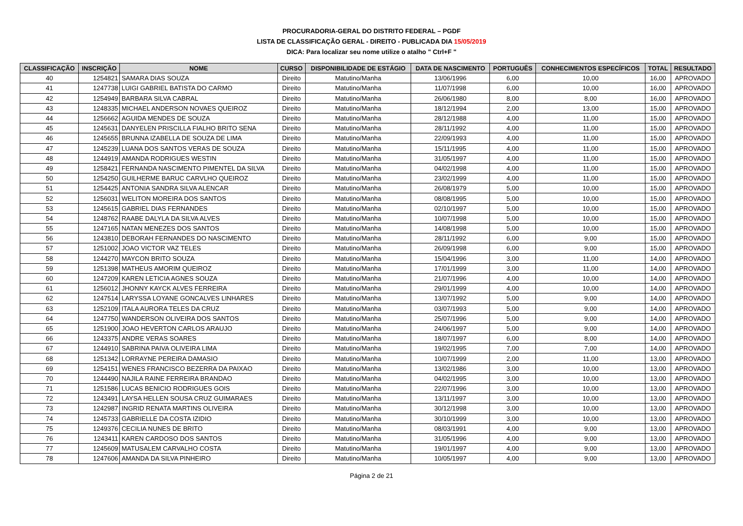PROCURADORIA-GERAL DO DISTRITO FEDERAL – PGDF
LISTA DE CLASSIFICAÇÃO GERAL - DIREITO - PUBLICADA DIA 15/05/2019
DICA: Para localizar seu nome utilize o atalho " Ctrl+F "
| CLASSIFICAÇÃO | INSCRIÇÃO | NOME | CURSO | DISPONIBILIDADE DE ESTÁGIO | DATA DE NASCIMENTO | PORTUGUÊS | CONHECIMENTOS ESPECÍFICOS | TOTAL | RESULTADO |
| --- | --- | --- | --- | --- | --- | --- | --- | --- | --- |
| 40 | 1254821 | SAMARA DIAS SOUZA | Direito | Matutino/Manha | 13/06/1996 | 6,00 | 10,00 | 16,00 | APROVADO |
| 41 | 1247738 | LUIGI GABRIEL BATISTA DO CARMO | Direito | Matutino/Manha | 11/07/1998 | 6,00 | 10,00 | 16,00 | APROVADO |
| 42 | 1254949 | BARBARA SILVA CABRAL | Direito | Matutino/Manha | 26/06/1980 | 8,00 | 8,00 | 16,00 | APROVADO |
| 43 | 1248335 | MICHAEL ANDERSON NOVAES QUEIROZ | Direito | Matutino/Manha | 18/12/1994 | 2,00 | 13,00 | 15,00 | APROVADO |
| 44 | 1256662 | AGUIDA MENDES DE SOUZA | Direito | Matutino/Manha | 28/12/1988 | 4,00 | 11,00 | 15,00 | APROVADO |
| 45 | 1245631 | DANYELEN PRISCILLA FIALHO BRITO SENA | Direito | Matutino/Manha | 28/11/1992 | 4,00 | 11,00 | 15,00 | APROVADO |
| 46 | 1245655 | BRUNNA IZABELLA DE SOUZA DE LIMA | Direito | Matutino/Manha | 22/09/1993 | 4,00 | 11,00 | 15,00 | APROVADO |
| 47 | 1245239 | LUANA DOS SANTOS VERAS DE SOUZA | Direito | Matutino/Manha | 15/11/1995 | 4,00 | 11,00 | 15,00 | APROVADO |
| 48 | 1244919 | AMANDA RODRIGUES WESTIN | Direito | Matutino/Manha | 31/05/1997 | 4,00 | 11,00 | 15,00 | APROVADO |
| 49 | 1258421 | FERNANDA NASCIMENTO PIMENTEL DA SILVA | Direito | Matutino/Manha | 04/02/1998 | 4,00 | 11,00 | 15,00 | APROVADO |
| 50 | 1254250 | GUILHERME BARUC CARVLHO QUEIROZ | Direito | Matutino/Manha | 23/02/1999 | 4,00 | 11,00 | 15,00 | APROVADO |
| 51 | 1254425 | ANTONIA SANDRA SILVA ALENCAR | Direito | Matutino/Manha | 26/08/1979 | 5,00 | 10,00 | 15,00 | APROVADO |
| 52 | 1256031 | WELITON MOREIRA DOS SANTOS | Direito | Matutino/Manha | 08/08/1995 | 5,00 | 10,00 | 15,00 | APROVADO |
| 53 | 1245615 | GABRIEL DIAS FERNANDES | Direito | Matutino/Manha | 02/10/1997 | 5,00 | 10,00 | 15,00 | APROVADO |
| 54 | 1248762 | RAABE DALYLA DA SILVA ALVES | Direito | Matutino/Manha | 10/07/1998 | 5,00 | 10,00 | 15,00 | APROVADO |
| 55 | 1247165 | NATAN MENEZES DOS SANTOS | Direito | Matutino/Manha | 14/08/1998 | 5,00 | 10,00 | 15,00 | APROVADO |
| 56 | 1243810 | DEBORAH FERNANDES DO NASCIMENTO | Direito | Matutino/Manha | 28/11/1992 | 6,00 | 9,00 | 15,00 | APROVADO |
| 57 | 1251002 | JOAO VICTOR VAZ TELES | Direito | Matutino/Manha | 26/09/1998 | 6,00 | 9,00 | 15,00 | APROVADO |
| 58 | 1244270 | MAYCON BRITO SOUZA | Direito | Matutino/Manha | 15/04/1996 | 3,00 | 11,00 | 14,00 | APROVADO |
| 59 | 1251398 | MATHEUS AMORIM QUEIROZ | Direito | Matutino/Manha | 17/01/1999 | 3,00 | 11,00 | 14,00 | APROVADO |
| 60 | 1247209 | KAREN LETICIA AGNES SOUZA | Direito | Matutino/Manha | 21/07/1996 | 4,00 | 10,00 | 14,00 | APROVADO |
| 61 | 1256012 | JHONNY KAYCK ALVES FERREIRA | Direito | Matutino/Manha | 29/01/1999 | 4,00 | 10,00 | 14,00 | APROVADO |
| 62 | 1247514 | LARYSSA LOYANE GONCALVES LINHARES | Direito | Matutino/Manha | 13/07/1992 | 5,00 | 9,00 | 14,00 | APROVADO |
| 63 | 1252109 | ITALA AURORA TELES DA CRUZ | Direito | Matutino/Manha | 03/07/1993 | 5,00 | 9,00 | 14,00 | APROVADO |
| 64 | 1247750 | WANDERSON OLIVEIRA DOS SANTOS | Direito | Matutino/Manha | 25/07/1996 | 5,00 | 9,00 | 14,00 | APROVADO |
| 65 | 1251900 | JOAO HEVERTON CARLOS ARAUJO | Direito | Matutino/Manha | 24/06/1997 | 5,00 | 9,00 | 14,00 | APROVADO |
| 66 | 1243375 | ANDRE VERAS SOARES | Direito | Matutino/Manha | 18/07/1997 | 6,00 | 8,00 | 14,00 | APROVADO |
| 67 | 1244910 | SABRINA PAIVA OLIVEIRA LIMA | Direito | Matutino/Manha | 19/02/1995 | 7,00 | 7,00 | 14,00 | APROVADO |
| 68 | 1251342 | LORRAYNE PEREIRA DAMASIO | Direito | Matutino/Manha | 10/07/1999 | 2,00 | 11,00 | 13,00 | APROVADO |
| 69 | 1254151 | WENES FRANCISCO BEZERRA DA PAIXAO | Direito | Matutino/Manha | 13/02/1986 | 3,00 | 10,00 | 13,00 | APROVADO |
| 70 | 1244490 | NAJILA RAINE FERREIRA BRANDAO | Direito | Matutino/Manha | 04/02/1995 | 3,00 | 10,00 | 13,00 | APROVADO |
| 71 | 1251586 | LUCAS BENICIO RODRIGUES GOIS | Direito | Matutino/Manha | 22/07/1996 | 3,00 | 10,00 | 13,00 | APROVADO |
| 72 | 1243491 | LAYSA HELLEN SOUSA CRUZ GUIMARAES | Direito | Matutino/Manha | 13/11/1997 | 3,00 | 10,00 | 13,00 | APROVADO |
| 73 | 1242987 | INGRID RENATA MARTINS OLIVEIRA | Direito | Matutino/Manha | 30/12/1998 | 3,00 | 10,00 | 13,00 | APROVADO |
| 74 | 1245733 | GABRIELLE DA COSTA IZIDIO | Direito | Matutino/Manha | 30/10/1999 | 3,00 | 10,00 | 13,00 | APROVADO |
| 75 | 1249376 | CECILIA NUNES DE BRITO | Direito | Matutino/Manha | 08/03/1991 | 4,00 | 9,00 | 13,00 | APROVADO |
| 76 | 1243411 | KAREN CARDOSO DOS SANTOS | Direito | Matutino/Manha | 31/05/1996 | 4,00 | 9,00 | 13,00 | APROVADO |
| 77 | 1245609 | MATUSALEM CARVALHO COSTA | Direito | Matutino/Manha | 19/01/1997 | 4,00 | 9,00 | 13,00 | APROVADO |
| 78 | 1247606 | AMANDA DA SILVA PINHEIRO | Direito | Matutino/Manha | 10/05/1997 | 4,00 | 9,00 | 13,00 | APROVADO |
Página 2 de 21